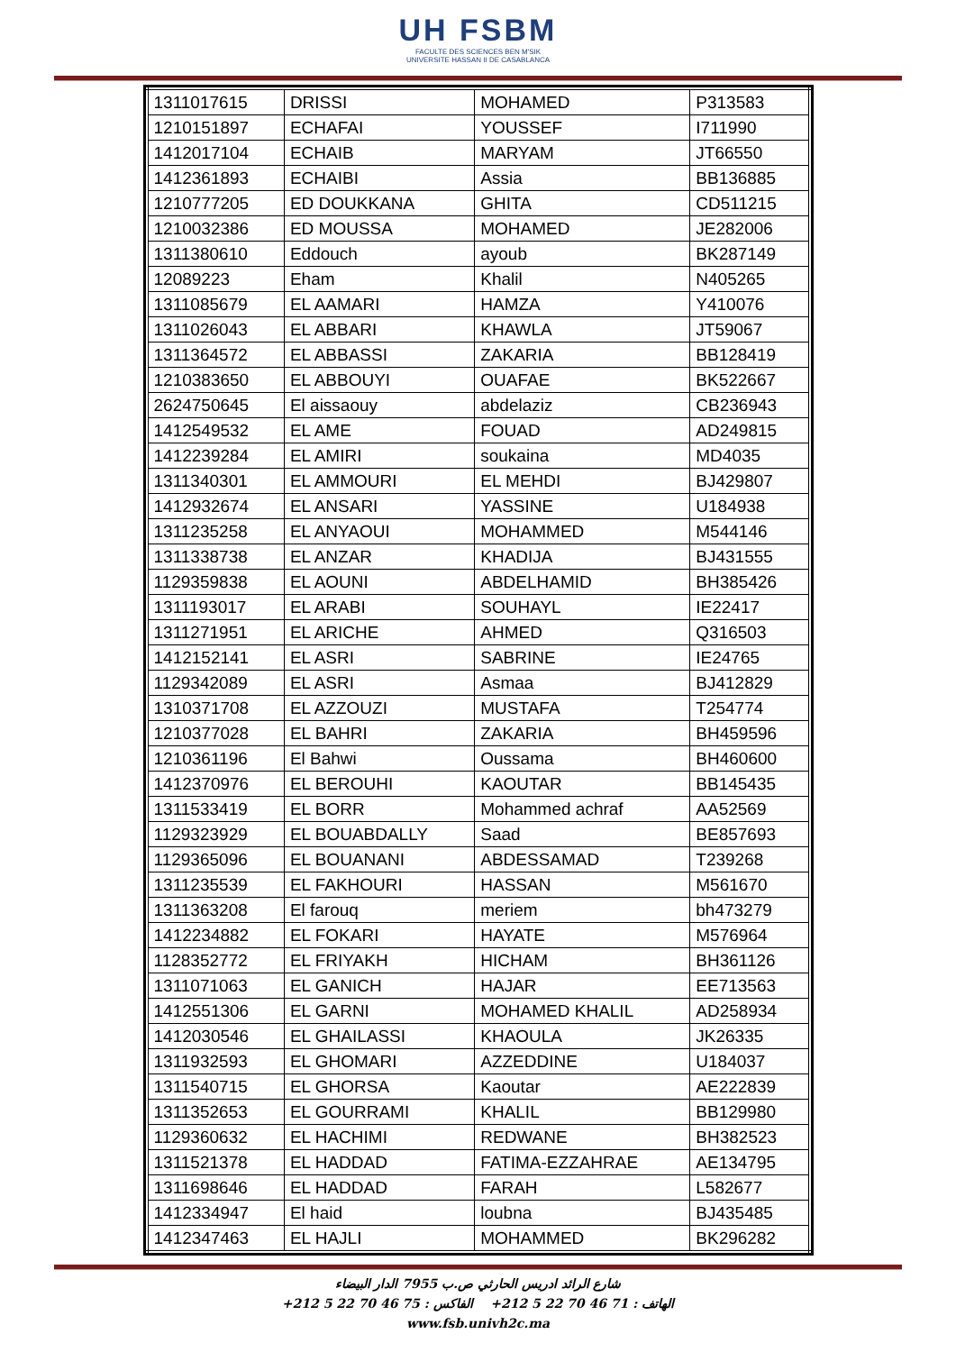UH FSBM
FACULTE DES SCIENCES BEN M'SIK
UNIVERSITE HASSAN II DE CASABLANCA
| 1311017615 | DRISSI | MOHAMED | P313583 |
| 1210151897 | ECHAFAI | YOUSSEF | I711990 |
| 1412017104 | ECHAIB | MARYAM | JT66550 |
| 1412361893 | ECHAIBI | Assia | BB136885 |
| 1210777205 | ED DOUKKANA | GHITA | CD511215 |
| 1210032386 | ED MOUSSA | MOHAMED | JE282006 |
| 1311380610 | Eddouch | ayoub | BK287149 |
| 12089223 | Eham | Khalil | N405265 |
| 1311085679 | EL AAMARI | HAMZA | Y410076 |
| 1311026043 | EL ABBARI | KHAWLA | JT59067 |
| 1311364572 | EL ABBASSI | ZAKARIA | BB128419 |
| 1210383650 | EL ABBOUYI | OUAFAE | BK522667 |
| 2624750645 | El aissaouy | abdelaziz | CB236943 |
| 1412549532 | EL AME | FOUAD | AD249815 |
| 1412239284 | EL AMIRI | soukaina | MD4035 |
| 1311340301 | EL AMMOURI | EL MEHDI | BJ429807 |
| 1412932674 | EL ANSARI | YASSINE | U184938 |
| 1311235258 | EL ANYAOUI | MOHAMMED | M544146 |
| 1311338738 | EL ANZAR | KHADIJA | BJ431555 |
| 1129359838 | EL AOUNI | ABDELHAMID | BH385426 |
| 1311193017 | EL ARABI | SOUHAYL | IE22417 |
| 1311271951 | EL ARICHE | AHMED | Q316503 |
| 1412152141 | EL ASRI | SABRINE | IE24765 |
| 1129342089 | EL ASRI | Asmaa | BJ412829 |
| 1310371708 | EL AZZOUZI | MUSTAFA | T254774 |
| 1210377028 | EL BAHRI | ZAKARIA | BH459596 |
| 1210361196 | El Bahwi | Oussama | BH460600 |
| 1412370976 | EL BEROUHI | KAOUTAR | BB145435 |
| 1311533419 | EL BORR | Mohammed achraf | AA52569 |
| 1129323929 | EL BOUABDALLY | Saad | BE857693 |
| 1129365096 | EL BOUANANI | ABDESSAMAD | T239268 |
| 1311235539 | EL FAKHOURI | HASSAN | M561670 |
| 1311363208 | El farouq | meriem | bh473279 |
| 1412234882 | EL FOKARI | HAYATE | M576964 |
| 1128352772 | EL FRIYAKH | HICHAM | BH361126 |
| 1311071063 | EL GANICH | HAJAR | EE713563 |
| 1412551306 | EL GARNI | MOHAMED KHALIL | AD258934 |
| 1412030546 | EL GHAILASSI | KHAOULA | JK26335 |
| 1311932593 | EL GHOMARI | AZZEDDINE | U184037 |
| 1311540715 | EL GHORSA | Kaoutar | AE222839 |
| 1311352653 | EL GOURRAMI | KHALIL | BB129980 |
| 1129360632 | EL HACHIMI | REDWANE | BH382523 |
| 1311521378 | EL HADDAD | FATIMA-EZZAHRAE | AE134795 |
| 1311698646 | EL HADDAD | FARAH | L582677 |
| 1412334947 | El haid | loubna | BJ435485 |
| 1412347463 | EL HAJLI | MOHAMMED | BK296282 |
شارع الرائد ادريس الحارثي ص.ب 7955 الدار البيضاء
الهاتف : 71 46 70 22 5 212+ الفاكس : 75 46 70 22 5 212+
www.fsb.univh2c.ma